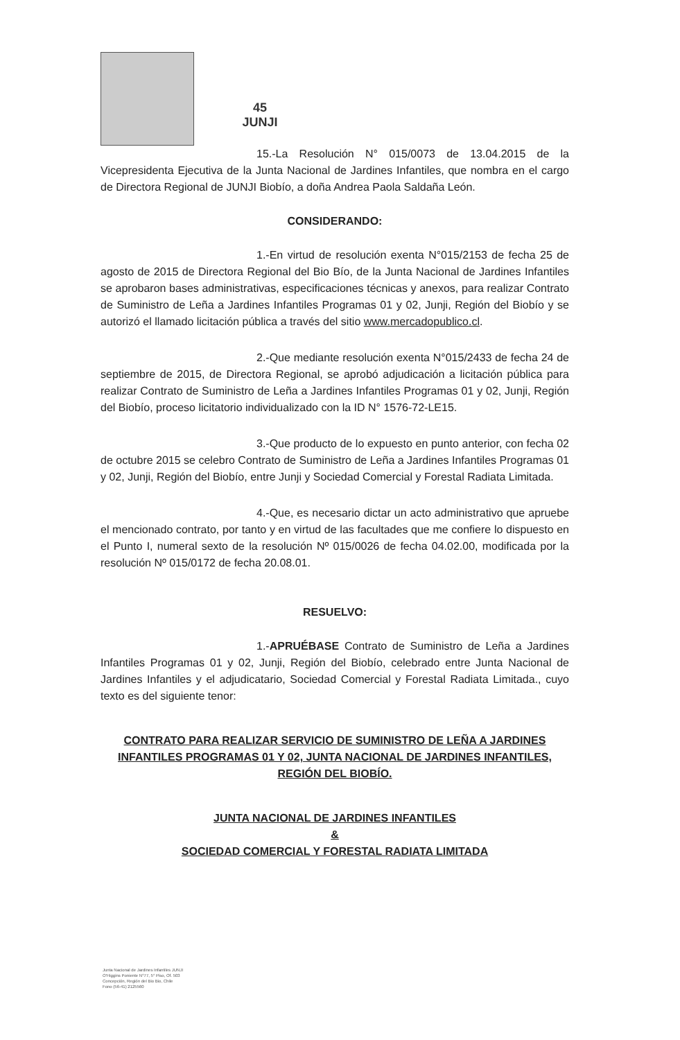45
JUNJI
15.-La Resolución N° 015/0073 de 13.04.2015 de la Vicepresidenta Ejecutiva de la Junta Nacional de Jardines Infantiles, que nombra en el cargo de Directora Regional de JUNJI Biobío, a doña Andrea Paola Saldaña León.
CONSIDERANDO:
1.-En virtud de resolución exenta N°015/2153 de fecha 25 de agosto de 2015 de Directora Regional del Bio Bío, de la Junta Nacional de Jardines Infantiles se aprobaron bases administrativas, especificaciones técnicas y anexos, para realizar Contrato de Suministro de Leña a Jardines Infantiles Programas 01 y 02, Junji, Región del Biobío y se autorizó el llamado licitación pública a través del sitio www.mercadopublico.cl.
2.-Que mediante resolución exenta N°015/2433 de fecha 24 de septiembre de 2015, de Directora Regional, se aprobó adjudicación a licitación pública para realizar Contrato de Suministro de Leña a Jardines Infantiles Programas 01 y 02, Junji, Región del Biobío, proceso licitatorio individualizado con la ID N° 1576-72-LE15.
3.-Que producto de lo expuesto en punto anterior, con fecha 02 de octubre 2015 se celebro Contrato de Suministro de Leña a Jardines Infantiles Programas 01 y 02, Junji, Región del Biobío, entre Junji y Sociedad Comercial y Forestal Radiata Limitada.
4.-Que, es necesario dictar un acto administrativo que apruebe el mencionado contrato, por tanto y en virtud de las facultades que me confiere lo dispuesto en el Punto I, numeral sexto de la resolución Nº 015/0026 de fecha 04.02.00, modificada por la resolución Nº 015/0172 de fecha 20.08.01.
RESUELVO:
1.-APRUÉBASE Contrato de Suministro de Leña a Jardines Infantiles Programas 01 y 02, Junji, Región del Biobío, celebrado entre Junta Nacional de Jardines Infantiles y el adjudicatario, Sociedad Comercial y Forestal Radiata Limitada., cuyo texto es del siguiente tenor:
CONTRATO PARA REALIZAR SERVICIO DE SUMINISTRO DE LEÑA A JARDINES INFANTILES PROGRAMAS 01 Y 02, JUNTA NACIONAL DE JARDINES INFANTILES, REGIÓN DEL BIOBÍO.
JUNTA NACIONAL DE JARDINES INFANTILES
&
SOCIEDAD COMERCIAL Y FORESTAL RADIATA LIMITADA
Junta Nacional de Jardines Infantiles JUNJI
O'Higgins Poniente N°77, 5° Piso, Of. 503
Concepción, Región del Bio Bio, Chile
Fono (56-41) 2125560